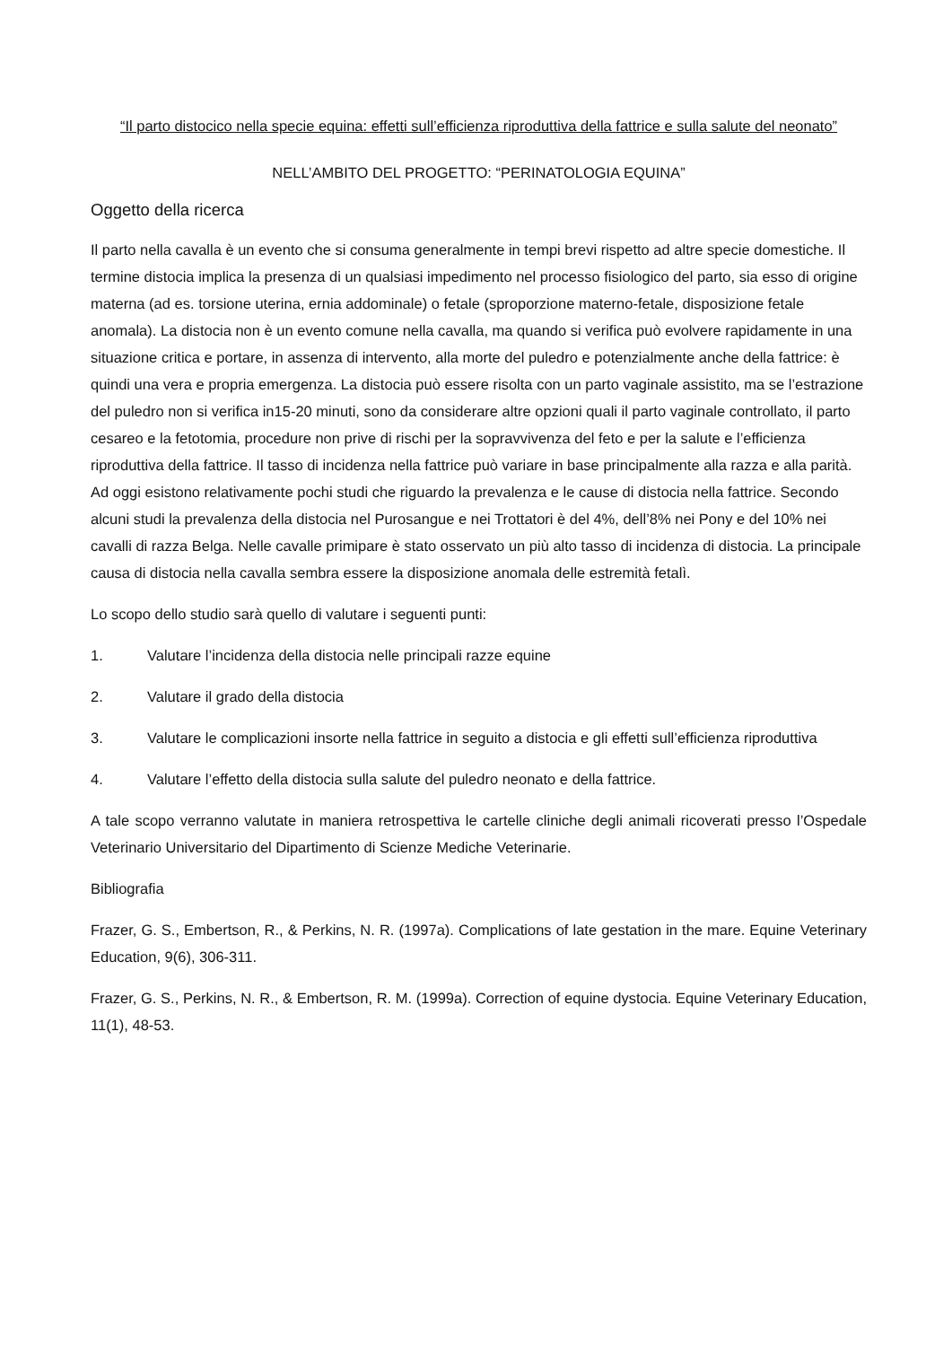“Il parto distocico nella specie equina: effetti sull’efficienza riproduttiva della fattrice e sulla salute del neonato”
NELL’AMBITO DEL PROGETTO: “PERINATOLOGIA EQUINA”
Oggetto della ricerca
Il parto nella cavalla è un evento che si consuma generalmente in tempi brevi rispetto ad altre specie domestiche. Il termine distocia implica la presenza di un qualsiasi impedimento nel processo fisiologico del parto, sia esso di origine materna (ad es. torsione uterina, ernia addominale) o fetale (sproporzione materno-fetale, disposizione fetale anomala). La distocia non è un evento comune nella cavalla, ma quando si verifica può evolvere rapidamente in una situazione critica e portare, in assenza di intervento, alla morte del puledro e potenzialmente anche della fattrice: è quindi una vera e propria emergenza. La distocia può essere risolta con un parto vaginale assistito, ma se l’estrazione del puledro non si verifica in15-20 minuti, sono da considerare altre opzioni quali il parto vaginale controllato, il parto cesareo e la fetotomia, procedure non prive di rischi per la sopravvivenza del feto e per la salute e l’efficienza riproduttiva della fattrice. Il tasso di incidenza nella fattrice può variare in base principalmente alla razza e alla parità. Ad oggi esistono relativamente pochi studi che riguardo la prevalenza e le cause di distocia nella fattrice. Secondo alcuni studi la prevalenza della distocia nel Purosangue e nei Trottatori è del 4%, dell’8% nei Pony e del 10% nei cavalli di razza Belga. Nelle cavalle primipare è stato osservato un più alto tasso di incidenza di distocia. La principale causa di distocia nella cavalla sembra essere la disposizione anomala delle estremità fetalì.
Lo scopo dello studio sarà quello di valutare i seguenti punti:
1. Valutare l’incidenza della distocia nelle principali razze equine
2. Valutare il grado della distocia
3. Valutare le complicazioni insorte nella fattrice in seguito a distocia e gli effetti sull’efficienza riproduttiva
4. Valutare l’effetto della distocia sulla salute del puledro neonato e della fattrice.
A tale scopo verranno valutate in maniera retrospettiva le cartelle cliniche degli animali ricoverati presso l’Ospedale Veterinario Universitario del Dipartimento di Scienze Mediche Veterinarie.
Bibliografia
Frazer, G. S., Embertson, R., & Perkins, N. R. (1997a). Complications of late gestation in the mare. Equine Veterinary Education, 9(6), 306-311.
Frazer, G. S., Perkins, N. R., & Embertson, R. M. (1999a). Correction of equine dystocia. Equine Veterinary Education, 11(1), 48-53.